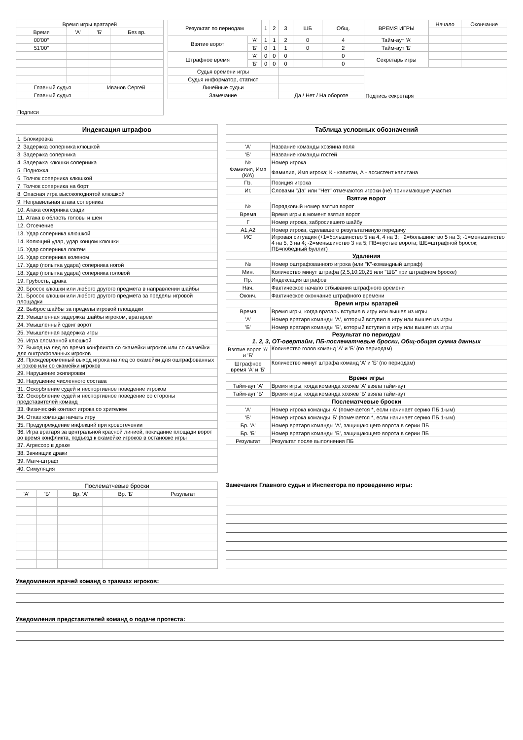| Время игры вратарей | | | |
| Время | 'А' | 'Б' | Без вр. |
| 00'00'' | | | |
| 51'00'' | | | |
| Главный судья | | Иванов Сергей | |
| Главный судья | | | |
| Подписи | | | |
| Результат по периодам | | 1 | 2 | 3 | ШБ | Общ. | ВРЕМЯ ИГРЫ | Начало | Окончание |
| Взятие ворот | 'А' | 1 | 1 | 2 | 0 | 4 | Тайм-аут 'А' | | |
| | 'Б' | 0 | 1 | 1 | 0 | 2 | Тайм-аут 'Б' | | |
| Штрафное время | 'А' | 0 | 0 | 0 | | 0 | Секретарь игры | | |
| | 'Б' | 0 | 0 | 0 | | 0 | | | |
| Судья времени игры | | | | | | | Подпись секретаря | | |
| Судья информатор, статист | | | | | | | | | |
| Линейные судьи | | | | | | | | | |
| Замечание | | | | Да / Нет / На обороте | | | | | |
| Индексация штрафов |
| 1. Блокировка |
| 2. Задержка соперника клюшкой |
| 3. Задержка соперника |
| 4. Задержка клюшки соперника |
| 5. Подножка |
| 6. Толчок соперника клюшкой |
| 7. Толчок соперника на борт |
| 8. Опасная игра высокоподнятой клюшкой |
| 9. Неправильная атака соперника |
| 10. Атака соперника сзади |
| 11. Атака в область головы и шеи |
| 12. Отсечение |
| 13. Удар соперника клюшкой |
| 14. Колющий удар, удар концом клюшки |
| 15. Удар соперника локтем |
| 16. Удар соперника коленом |
| 17. Удар (попытка удара) соперника ногой |
| 18. Удар (попытка удара) соперника головой |
| 19. Грубость, драка |
| 20. Бросок клюшки или любого другого предмета в направлении шайбы |
| 21. Бросок клюшки или любого другого предмета за пределы игровой площадки |
| 22. Выброс шайбы за пределы игровой площадки |
| 23. Умышленная задержка шайбы игроком, вратарем |
| 24. Умышленный сдвиг ворот |
| 25. Умышленная задержка игры |
| 26. Игра сломанной клюшкой |
| 27. Выход на лед во время конфликта со скамейки игроков или со скамейки для оштрафованных игроков |
| 28. Преждевременный выход игрока на лед со скамейки для оштрафованных игроков или со скамейки игроков |
| 29. Нарушение экипировки |
| 30. Нарушение численного состава |
| 31. Оскорбление судей и неспортивное поведение игроков |
| 32. Оскорбление судей и неспортивное поведение со стороны представителей команд |
| 33. Физический контакт игрока со зрителем |
| 34. Отказ команды начать игру |
| 35. Предупреждение инфекций при кровотечении |
| 36. Игра вратаря за центральной красной линией, покидание площади ворот во время конфликта, подъезд к скамейке игроков в остановке игры |
| 37. Агрессор в драке |
| 38. Зачинщик драки |
| 39. Матч-штраф |
| 40. Симуляция |
| Таблица условных обозначений | |
| 'А' | Название команды хозяина поля |
| 'Б' | Название команды гостей |
| № | Номер игрока |
| Фамилия, Имя (К/А) | Фамилия, Имя игрока; К - капитан, А - ассистент капитана |
| Пз. | Позиция игрока |
| Иг. | Словами "Да" или "Нет" отмечаются игроки (не) принимающие участия |
| Взятие ворот | |
| № | Порядковый номер взятия ворот |
| Время | Время игры в момент взятия ворот |
| Г | Номер игрока, забросившего шайбу |
| А1,А2 | Номер игрока, сделавшего результативную передачу |
| ИС | Игровая ситуация (+1=большинство 5 на 4, 4 на 3; +2=большинство 5 на 3; -1=меньшинство 4 на 5, 3 на 4; -2=меньшинство 3 на 5; ПВ=пустые ворота; ШБ=штрафной бросок; ПБ=победный буллит) |
| Удаления | |
| № | Номер оштрафованного игрока (или "К"-командный штраф) |
| Мин. | Количество минут штрафа (2,5,10,20,25 или "ШБ" при штрафном броске) |
| Пр. | Индексация штрафов |
| Нач. | Фактическое начало отбывания штрафного времени |
| Оконч. | Фактическое окончание штрафного времени |
| Время игры вратарей | |
| Время | Время игры, когда вратарь вступил в игру или вышел из игры |
| 'А' | Номер вратаря команды 'А', который вступил в игру или вышел из игры |
| 'Б' | Номер вратаря команды 'Б', который вступил в игру или вышел из игры |
| Результат по периодам 1, 2, 3, ОТ-овертайм, ПБ-послематчевые броски, Общ-общая сумма данных | |
| Взятие ворот 'А' и 'Б' | Количество голов команд 'А' и 'Б' (по периодам) |
| Штрафное время 'А' и 'Б' | Количество минут штрафа команд 'А' и 'Б' (по периодам) |
| Время игры | |
| Тайм-аут 'А' | Время игры, когда команда хозяев 'А' взяла тайм-аут |
| Тайм-аут 'Б' | Время игры, когда команда хозяев 'Б' взяла тайм-аут |
| Послематчевые броски | |
| 'А' | Номер игрока команды 'А' (помечается *, если начинает серию ПБ 1-ым) |
| 'Б' | Номер игрока команды 'Б' (помечается *, если начинает серию ПБ 1-ым) |
| Бр. 'А' | Номер вратаря команды 'А', защищающего ворота в серии ПБ |
| Бр. 'Б' | Номер вратаря команды 'Б', защищающего ворота в серии ПБ |
| Результат | Результат после выполнения ПБ |
| Послематчевые броски | | | | |
| 'А' | 'Б' | Вр. 'А' | Вр. 'Б' | Результат |
Замечания Главного судьи и Инспектора по проведению игры:
Уведомления врачей команд о травмах игроков:
Уведомления представителей команд о подаче протеста: